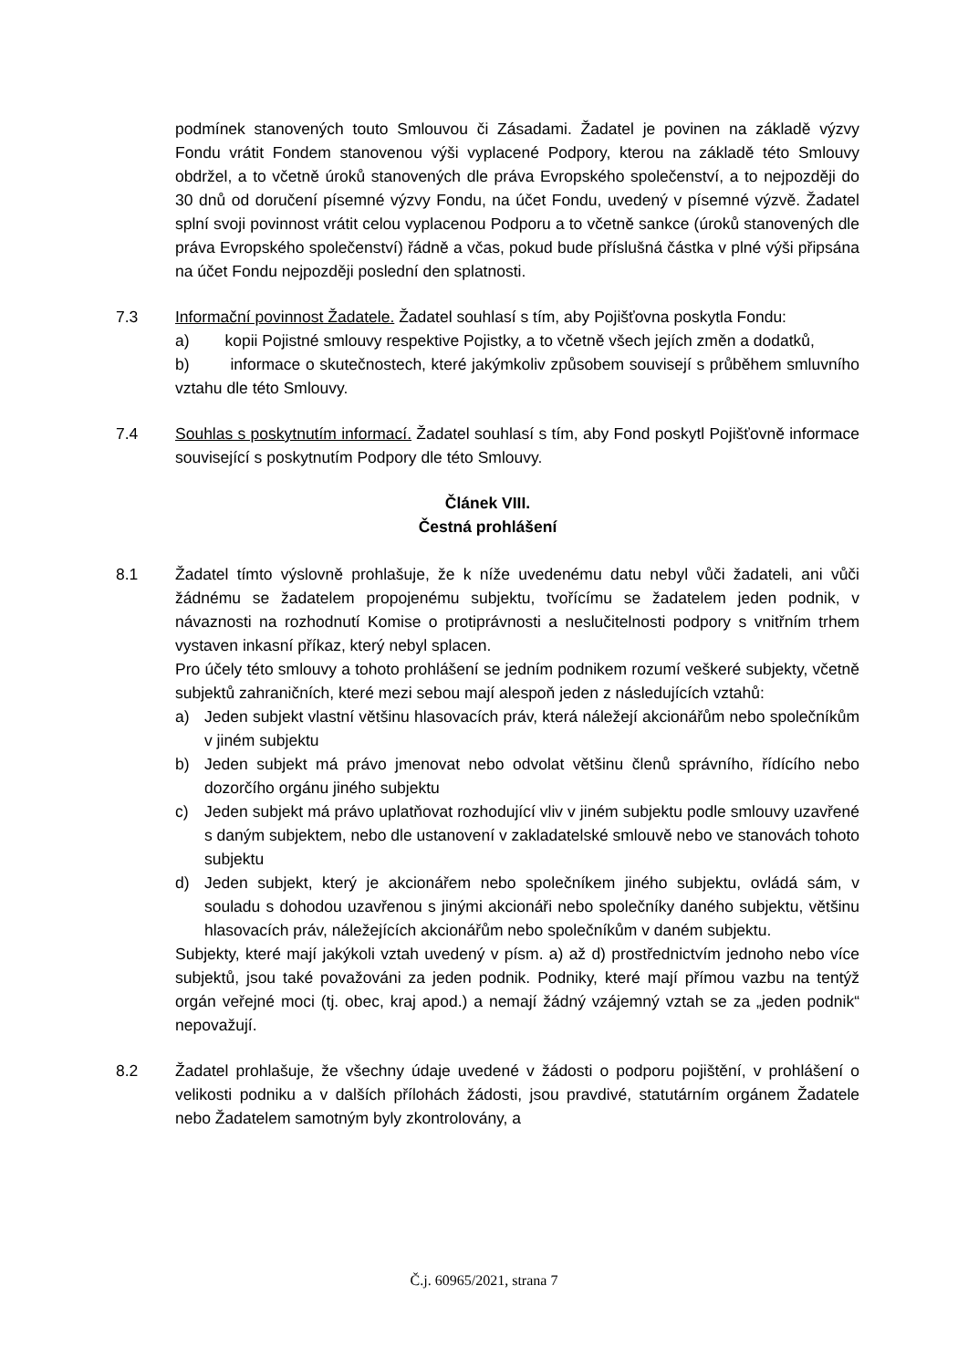podmínek stanovených touto Smlouvou či Zásadami. Žadatel je povinen na základě výzvy Fondu vrátit Fondem stanovenou výši vyplacené Podpory, kterou na základě této Smlouvy obdržel, a to včetně úroků stanovených dle práva Evropského společenství, a to nejpozději do 30 dnů od doručení písemné výzvy Fondu, na účet Fondu, uvedený v písemné výzvě. Žadatel splní svoji povinnost vrátit celou vyplacenou Podporu a to včetně sankce (úroků stanovených dle práva Evropského společenství) řádně a včas, pokud bude příslušná částka v plné výši připsána na účet Fondu nejpozději poslední den splatnosti.
7.3 Informační povinnost Žadatele. Žadatel souhlasí s tím, aby Pojišťovna poskytla Fondu:
a) kopii Pojistné smlouvy respektive Pojistky, a to včetně všech jejích změn a dodatků,
b) informace o skutečnostech, které jakýmkoliv způsobem souvisejí s průběhem smluvního vztahu dle této Smlouvy.
7.4 Souhlas s poskytnutím informací. Žadatel souhlasí s tím, aby Fond poskytl Pojišťovně informace související s poskytnutím Podpory dle této Smlouvy.
Článek VIII.
Čestná prohlášení
8.1 Žadatel tímto výslovně prohlašuje, že k níže uvedenému datu nebyl vůči žadateli, ani vůči žádnému se žadatelem propojenému subjektu, tvořícímu se žadatelem jeden podnik, v návaznosti na rozhodnutí Komise o protiprávnosti a neslučitelnosti podpory s vnitřním trhem vystaven inkasní příkaz, který nebyl splacen.
Pro účely této smlouvy a tohoto prohlášení se jedním podnikem rozumí veškeré subjekty, včetně subjektů zahraničních, které mezi sebou mají alespoň jeden z následujících vztahů:
a) Jeden subjekt vlastní většinu hlasovacích práv, která náležejí akcionářům nebo společníkům v jiném subjektu
b) Jeden subjekt má právo jmenovat nebo odvolat většinu členů správního, řídícího nebo dozorčího orgánu jiného subjektu
c) Jeden subjekt má právo uplatňovat rozhodující vliv v jiném subjektu podle smlouvy uzavřené s daným subjektem, nebo dle ustanovení v zakladatelské smlouvě nebo ve stanovách tohoto subjektu
d) Jeden subjekt, který je akcionářem nebo společníkem jiného subjektu, ovládá sám, v souladu s dohodou uzavřenou s jinými akcionáři nebo společníky daného subjektu, většinu hlasovacích práv, náležejících akcionářům nebo společníkům v daném subjektu.
Subjekty, které mají jakýkoli vztah uvedený v písm. a) až d) prostřednictvím jednoho nebo více subjektů, jsou také považováni za jeden podnik. Podniky, které mají přímou vazbu na tentýž orgán veřejné moci (tj. obec, kraj apod.) a nemají žádný vzájemný vztah se za „jeden podnik“ nepovažují.
8.2 Žadatel prohlašuje, že všechny údaje uvedené v žádosti o podporu pojištění, v prohlášení o velikosti podniku a v dalších přílohách žádosti, jsou pravdivé, statutárním orgánem Žadatele nebo Žadatelem samotným byly zkontrolovány, a
Č.j. 60965/2021, strana 7